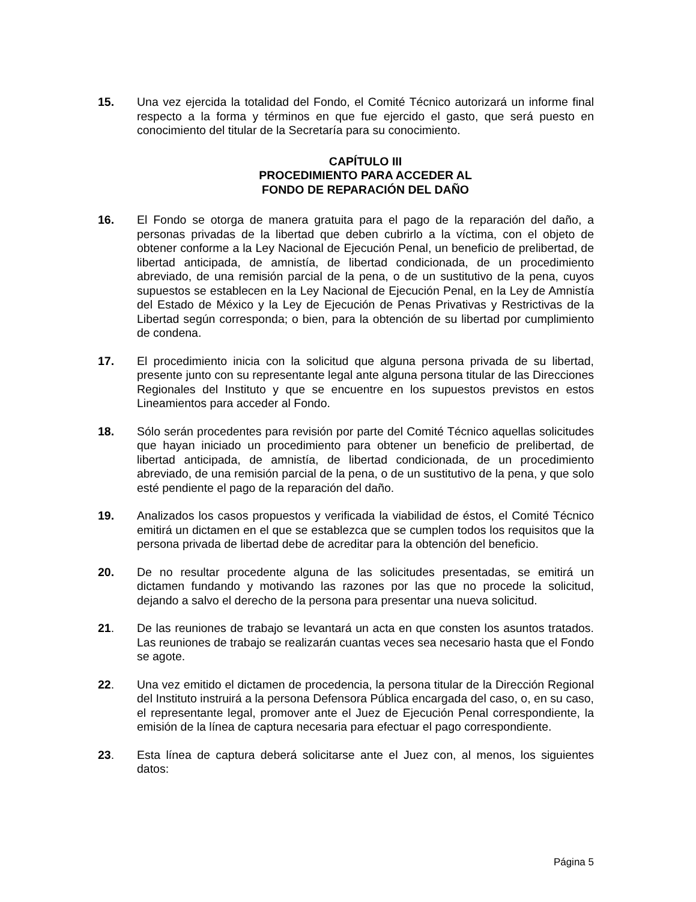15. Una vez ejercida la totalidad del Fondo, el Comité Técnico autorizará un informe final respecto a la forma y términos en que fue ejercido el gasto, que será puesto en conocimiento del titular de la Secretaría para su conocimiento.
CAPÍTULO III
PROCEDIMIENTO PARA ACCEDER AL
FONDO DE REPARACIÓN DEL DAÑO
16. El Fondo se otorga de manera gratuita para el pago de la reparación del daño, a personas privadas de la libertad que deben cubrirlo a la víctima, con el objeto de obtener conforme a la Ley Nacional de Ejecución Penal, un beneficio de prelibertad, de libertad anticipada, de amnistía, de libertad condicionada, de un procedimiento abreviado, de una remisión parcial de la pena, o de un sustitutivo de la pena, cuyos supuestos se establecen en la Ley Nacional de Ejecución Penal, en la Ley de Amnistía del Estado de México y la Ley de Ejecución de Penas Privativas y Restrictivas de la Libertad según corresponda; o bien, para la obtención de su libertad por cumplimiento de condena.
17. El procedimiento inicia con la solicitud que alguna persona privada de su libertad, presente junto con su representante legal ante alguna persona titular de las Direcciones Regionales del Instituto y que se encuentre en los supuestos previstos en estos Lineamientos para acceder al Fondo.
18. Sólo serán procedentes para revisión por parte del Comité Técnico aquellas solicitudes que hayan iniciado un procedimiento para obtener un beneficio de prelibertad, de libertad anticipada, de amnistía, de libertad condicionada, de un procedimiento abreviado, de una remisión parcial de la pena, o de un sustitutivo de la pena, y que solo esté pendiente el pago de la reparación del daño.
19. Analizados los casos propuestos y verificada la viabilidad de éstos, el Comité Técnico emitirá un dictamen en el que se establezca que se cumplen todos los requisitos que la persona privada de libertad debe de acreditar para la obtención del beneficio.
20. De no resultar procedente alguna de las solicitudes presentadas, se emitirá un dictamen fundando y motivando las razones por las que no procede la solicitud, dejando a salvo el derecho de la persona para presentar una nueva solicitud.
21. De las reuniones de trabajo se levantará un acta en que consten los asuntos tratados. Las reuniones de trabajo se realizarán cuantas veces sea necesario hasta que el Fondo se agote.
22. Una vez emitido el dictamen de procedencia, la persona titular de la Dirección Regional del Instituto instruirá a la persona Defensora Pública encargada del caso, o, en su caso, el representante legal, promover ante el Juez de Ejecución Penal correspondiente, la emisión de la línea de captura necesaria para efectuar el pago correspondiente.
23. Esta línea de captura deberá solicitarse ante el Juez con, al menos, los siguientes datos:
Página 5